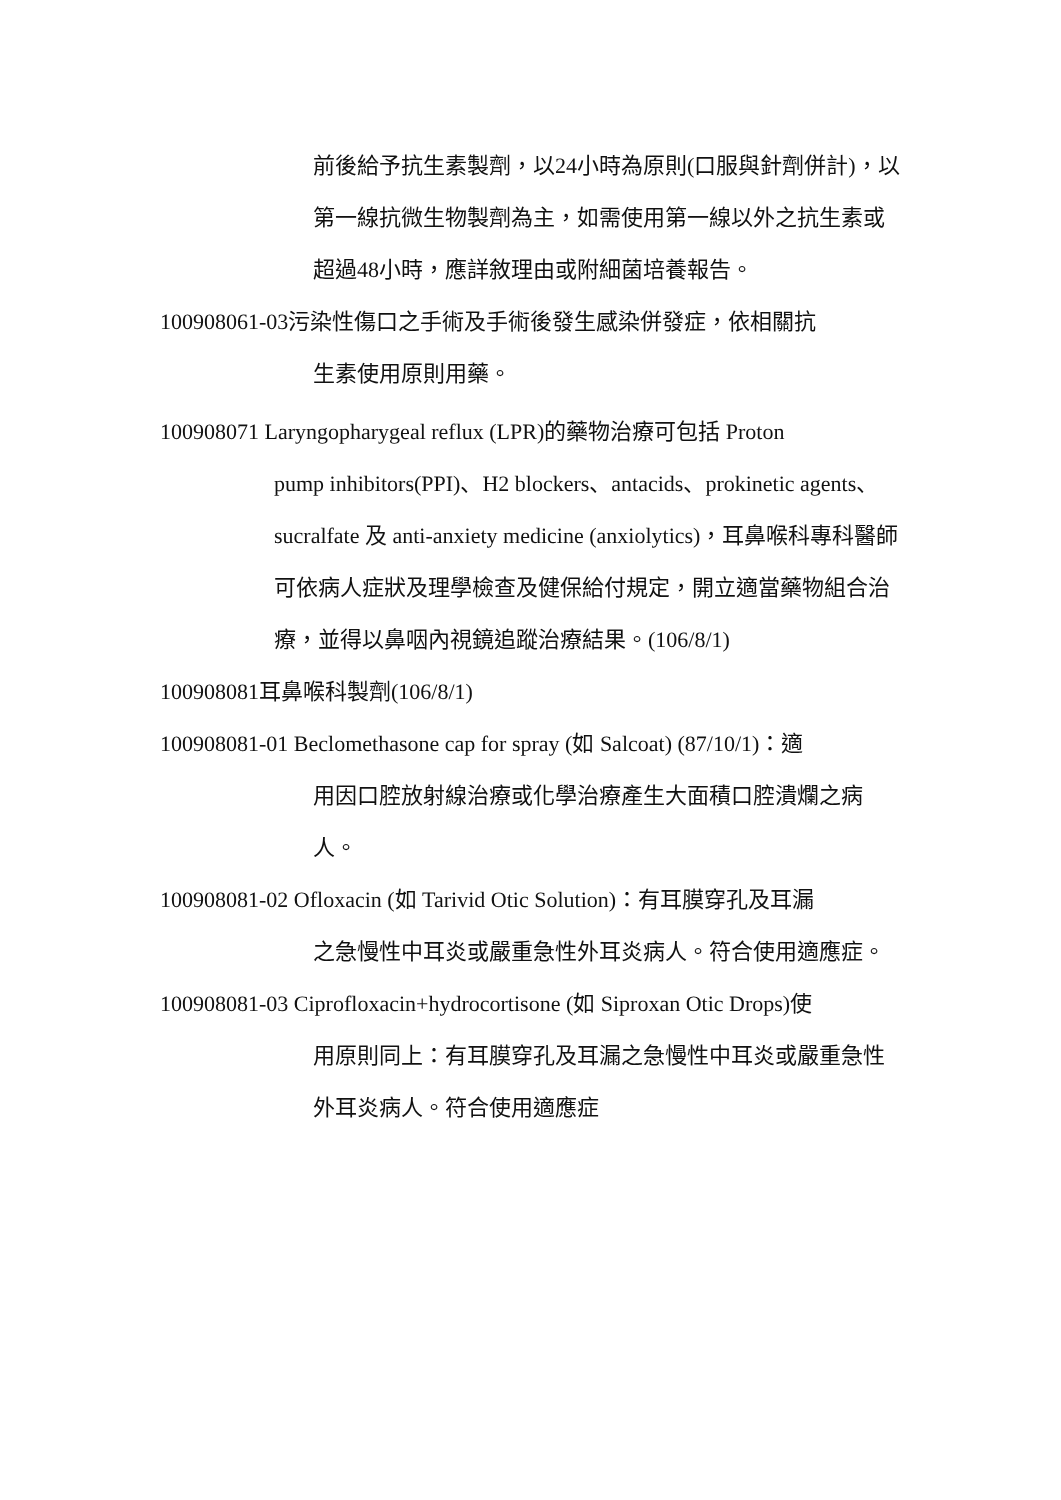前後給予抗生素製劑，以24小時為原則(口服與針劑併計)，以第一線抗微生物製劑為主，如需使用第一線以外之抗生素或超過48小時，應詳敘理由或附細菌培養報告。
100908061-03污染性傷口之手術及手術後發生感染併發症，依相關抗
生素使用原則用藥。
100908071 Laryngopharygeal reflux (LPR)的藥物治療可包括 Proton
pump inhibitors(PPI)、H2 blockers、antacids、prokinetic agents、sucralfate 及 anti-anxiety medicine (anxiolytics)，耳鼻喉科專科醫師可依病人症狀及理學檢查及健保給付規定，開立適當藥物組合治療，並得以鼻咽內視鏡追蹤治療結果。(106/8/1)
100908081耳鼻喉科製劑(106/8/1)
100908081-01 Beclomethasone cap for spray (如 Salcoat) (87/10/1)：適
用因口腔放射線治療或化學治療產生大面積口腔潰爛之病人。
100908081-02 Ofloxacin (如 Tarivid Otic Solution)：有耳膜穿孔及耳漏
之急慢性中耳炎或嚴重急性外耳炎病人。符合使用適應症。
100908081-03 Ciprofloxacin+hydrocortisone (如 Siproxan Otic Drops)使
用原則同上：有耳膜穿孔及耳漏之急慢性中耳炎或嚴重急性外耳炎病人。符合使用適應症